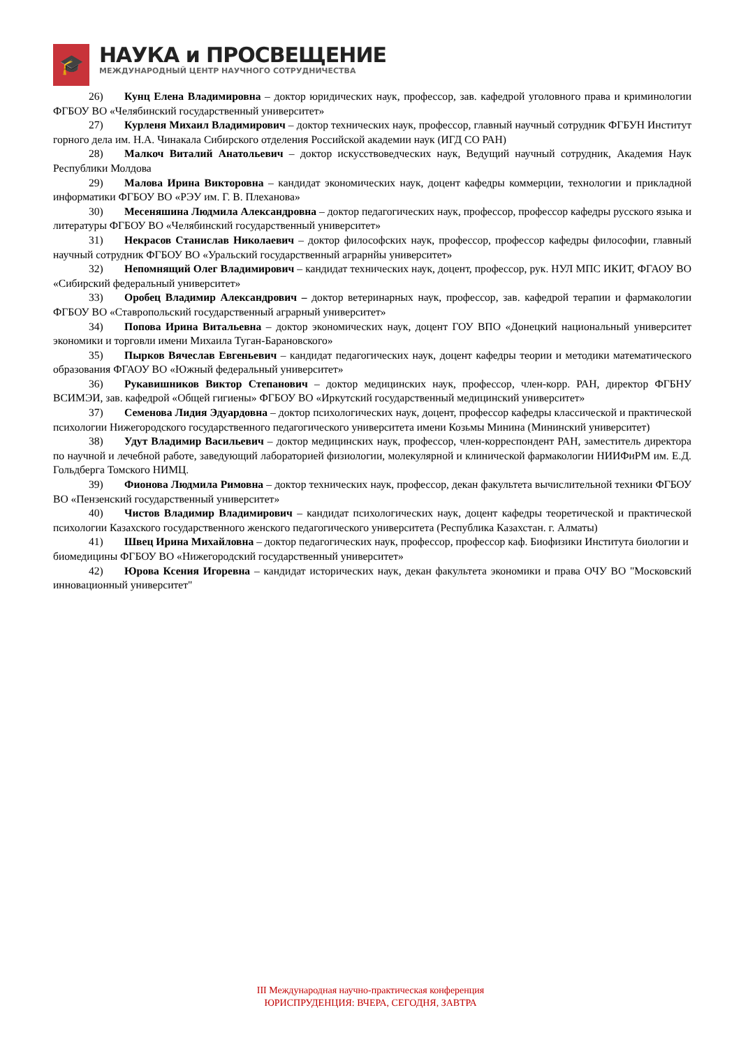🎓
НАУКА и ПРОСВЕЩЕНИЕ
МЕЖДУНАРОДНЫЙ ЦЕНТР НАУЧНОГО СОТРУДНИЧЕСТВА
26) Кунц Елена Владимировна – доктор юридических наук, профессор, зав. кафедрой уголовного права и криминологии ФГБОУ ВО «Челябинский государственный университет»
27) Курленя Михаил Владимирович – доктор технических наук, профессор, главный научный сотрудник ФГБУН Институт горного дела им. Н.А. Чинакала Сибирского отделения Российской академии наук (ИГД СО РАН)
28) Малкоч Виталий Анатольевич – доктор искусствоведческих наук, Ведущий научный сотрудник, Академия Наук Республики Молдова
29) Малова Ирина Викторовна – кандидат экономических наук, доцент кафедры коммерции, технологии и прикладной информатики ФГБОУ ВО «РЭУ им. Г. В. Плеханова»
30) Месеняшина Людмила Александровна – доктор педагогических наук, профессор, профессор кафедры русского языка и литературы ФГБОУ ВО «Челябинский государственный университет»
31) Некрасов Станислав Николаевич – доктор философских наук, профессор, профессор кафедры философии, главный научный сотрудник ФГБОУ ВО «Уральский государственный аграрнйы университет»
32) Непомнящий Олег Владимирович – кандидат технических наук, доцент, профессор, рук. НУЛ МПС ИКИТ, ФГАОУ ВО «Сибирский федеральный университет»
33) Оробец Владимир Александрович – доктор ветеринарных наук, профессор, зав. кафедрой терапии и фармакологии ФГБОУ ВО «Ставропольский государственный аграрный университет»
34) Попова Ирина Витальевна – доктор экономических наук, доцент ГОУ ВПО «Донецкий национальный университет экономики и торговли имени Михаила Туган-Барановского»
35) Пырков Вячеслав Евгеньевич – кандидат педагогических наук, доцент кафедры теории и методики математического образования ФГАОУ ВО «Южный федеральный университет»
36) Рукавишников Виктор Степанович – доктор медицинских наук, профессор, член-корр. РАН, директор ФГБНУ ВСИМЭИ, зав. кафедрой «Общей гигиены» ФГБОУ ВО «Иркутский государственный медицинский университет»
37) Семенова Лидия Эдуардовна – доктор психологических наук, доцент, профессор кафедры классической и практической психологии Нижегородского государственного педагогического университета имени Козьмы Минина (Мининский университет)
38) Удут Владимир Васильевич – доктор медицинских наук, профессор, член-корреспондент РАН, заместитель директора по научной и лечебной работе, заведующий лабораторией физиологии, молекулярной и клинической фармакологии НИИФиРМ им. Е.Д. Гольдберга Томского НИМЦ.
39) Фионова Людмила Римовна – доктор технических наук, профессор, декан факультета вычислительной техники ФГБОУ ВО «Пензенский государственный университет»
40) Чистов Владимир Владимирович – кандидат психологических наук, доцент кафедры теоретической и практической психологии Казахского государственного женского педагогического университета (Республика Казахстан. г. Алматы)
41) Швец Ирина Михайловна – доктор педагогических наук, профессор, профессор каф. Биофизики Института биологии и биомедицины ФГБОУ ВО «Нижегородский государственный университет»
42) Юрова Ксения Игоревна – кандидат исторических наук, декан факультета экономики и права ОЧУ ВО "Московский инновационный университет"
III Международная научно-практическая конференция
ЮРИСПРУДЕНЦИЯ: ВЧЕРА, СЕГОДНЯ, ЗАВТРА